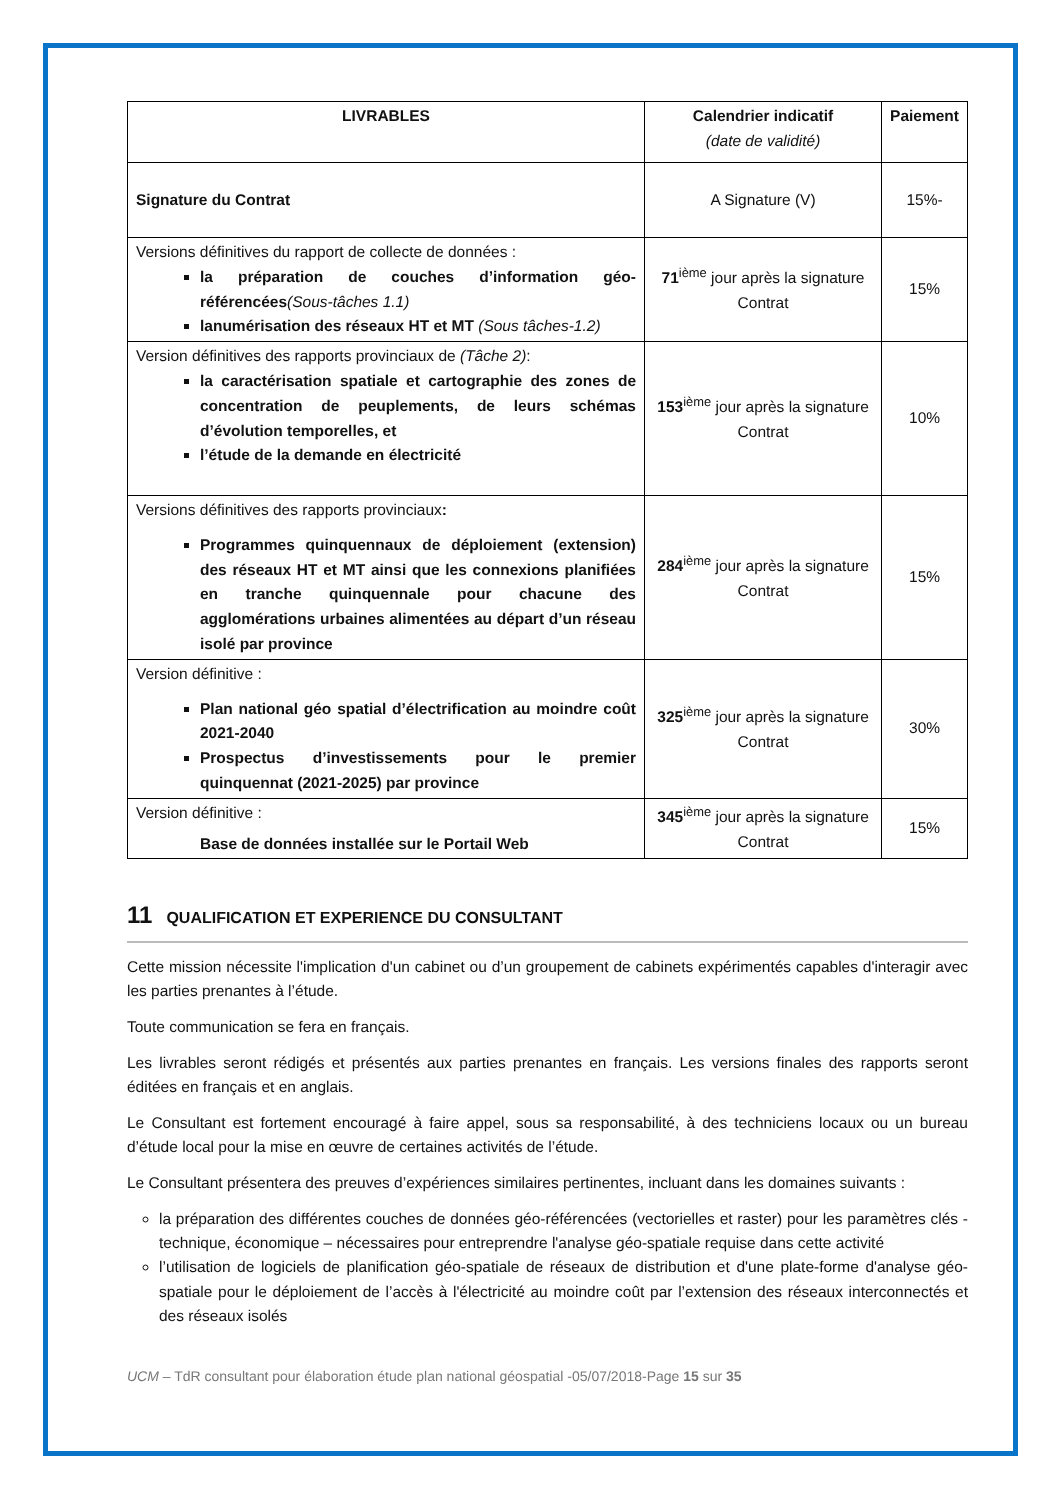| LIVRABLES | Calendrier indicatif (date de validité) | Paiement |
| --- | --- | --- |
| Signature du Contrat | A Signature (V) | 15%- |
| Versions définitives du rapport de collecte de données : la préparation de couches d’information géo-référencées (Sous-tâches 1.1) lanumérisation des réseaux HT et MT (Sous tâches-1.2) | 71<sup>ième</sup> jour après la signature Contrat | 15% |
| Version définitives des rapports provinciaux de (Tâche 2) : la caractérisation spatiale et cartographie des zones de concentration de peuplements, de leurs schémas d’évolution temporelles, et l’étude de la demande en électricité | 153<sup>ième</sup> jour après la signature Contrat | 10% |
| Versions définitives des rapports provinciaux : Programmes quinquennaux de déploiement (extension) des réseaux HT et MT ainsi que les connexions planifiées en tranche quinquennale pour chacune des agglomérations urbaines alimentées au départ d’un réseau isolé par province | 284<sup>ième</sup> jour après la signature Contrat | 15% |
| Version définitive : Plan national géo spatial d’électrification au moindre coût 2021-2040 Prospectus d’investissements pour le premier quinquennat (2021-2025) par province | 325<sup>ième</sup> jour après la signature Contrat | 30% |
| Version définitive : Base de données installée sur le Portail Web | 345<sup>ième</sup> jour après la signature Contrat | 15% |
11 QUALIFICATION ET EXPERIENCE DU CONSULTANT
Cette mission nécessite l'implication d'un cabinet ou d’un groupement de cabinets expérimentés capables d'interagir avec les parties prenantes à l’étude.
Toute communication se fera en français.
Les livrables seront rédigés et présentés aux parties prenantes en français. Les versions finales des rapports seront éditées en français et en anglais.
Le Consultant est fortement encouragé à faire appel, sous sa responsabilité, à des techniciens locaux ou un bureau d’étude local pour la mise en œuvre de certaines activités de l’étude.
Le Consultant présentera des preuves d’expériences similaires pertinentes, incluant dans les domaines suivants :
la préparation des différentes couches de données géo-référencées (vectorielles et raster) pour les paramètres clés - technique, économique – nécessaires pour entreprendre l'analyse géo-spatiale requise dans cette activité
l’utilisation de logiciels de planification géo-spatiale de réseaux de distribution et d'une plate-forme d'analyse géo-spatiale pour le déploiement de l’accès à l'électricité au moindre coût par l’extension des réseaux interconnectés et des réseaux isolés
UCM – TdR consultant pour élaboration étude plan national géospatial -05/07/2018-Page 15 sur 35